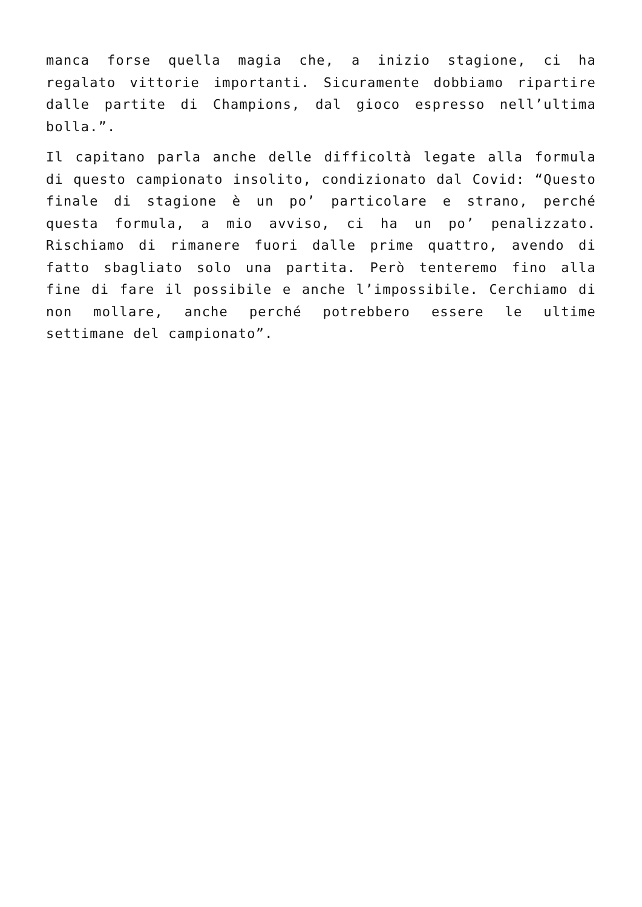manca forse quella magia che, a inizio stagione, ci ha regalato vittorie importanti. Sicuramente dobbiamo ripartire dalle partite di Champions, dal gioco espresso nell’ultima bolla.”.
Il capitano parla anche delle difficoltà legate alla formula di questo campionato insolito, condizionato dal Covid: “Questo finale di stagione è un po’ particolare e strano, perché questa formula, a mio avviso, ci ha un po’ penalizzato. Rischiamo di rimanere fuori dalle prime quattro, avendo di fatto sbagliato solo una partita. Però tenteremo fino alla fine di fare il possibile e anche l’impossibile. Cerchiamo di non mollare, anche perché potrebbero essere le ultime settimane del campionato”.